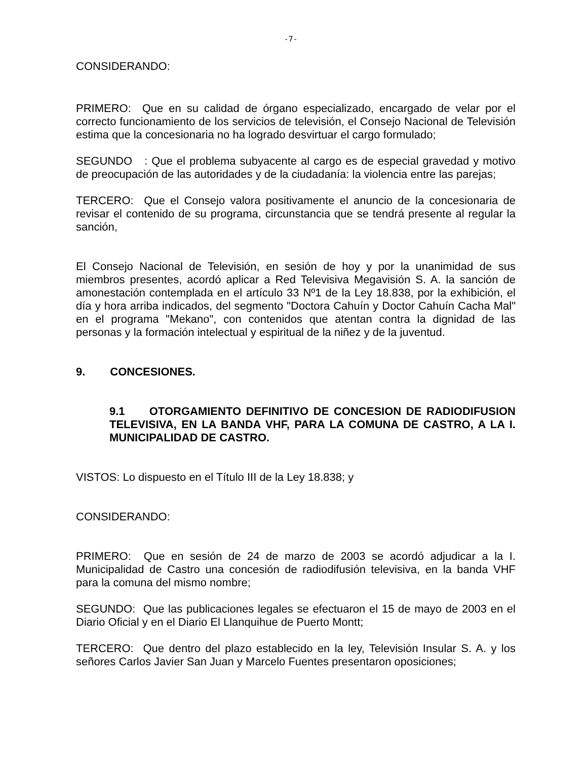-7-
CONSIDERANDO:
PRIMERO: Que en su calidad de órgano especializado, encargado de velar por el correcto funcionamiento de los servicios de televisión, el Consejo Nacional de Televisión estima que la concesionaria no ha logrado desvirtuar el cargo formulado;
SEGUNDO : Que el problema subyacente al cargo es de especial gravedad y motivo de preocupación de las autoridades y de la ciudadanía: la violencia entre las parejas;
TERCERO: Que el Consejo valora positivamente el anuncio de la concesionaria de revisar el contenido de su programa, circunstancia que se tendrá presente al regular la sanción,
El Consejo Nacional de Televisión, en sesión de hoy y por la unanimidad de sus miembros presentes, acordó aplicar a Red Televisiva Megavisión S. A. la sanción de amonestación contemplada en el artículo 33 Nº1 de la Ley 18.838, por la exhibición, el día y hora arriba indicados, del segmento "Doctora Cahuín y Doctor Cahuín Cacha Mal" en el programa "Mekano", con contenidos que atentan contra la dignidad de las personas y la formación intelectual y espiritual de la niñez y de la juventud.
9. CONCESIONES.
9.1 OTORGAMIENTO DEFINITIVO DE CONCESION DE RADIODIFUSION TELEVISIVA, EN LA BANDA VHF, PARA LA COMUNA DE CASTRO, A LA I. MUNICIPALIDAD DE CASTRO.
VISTOS: Lo dispuesto en el Título III de la Ley 18.838; y
CONSIDERANDO:
PRIMERO: Que en sesión de 24 de marzo de 2003 se acordó adjudicar a la I. Municipalidad de Castro una concesión de radiodifusión televisiva, en la banda VHF para la comuna del mismo nombre;
SEGUNDO: Que las publicaciones legales se efectuaron el 15 de mayo de 2003 en el Diario Oficial y en el Diario El Llanquihue de Puerto Montt;
TERCERO: Que dentro del plazo establecido en la ley, Televisión Insular S. A. y los señores Carlos Javier San Juan y Marcelo Fuentes presentaron oposiciones;